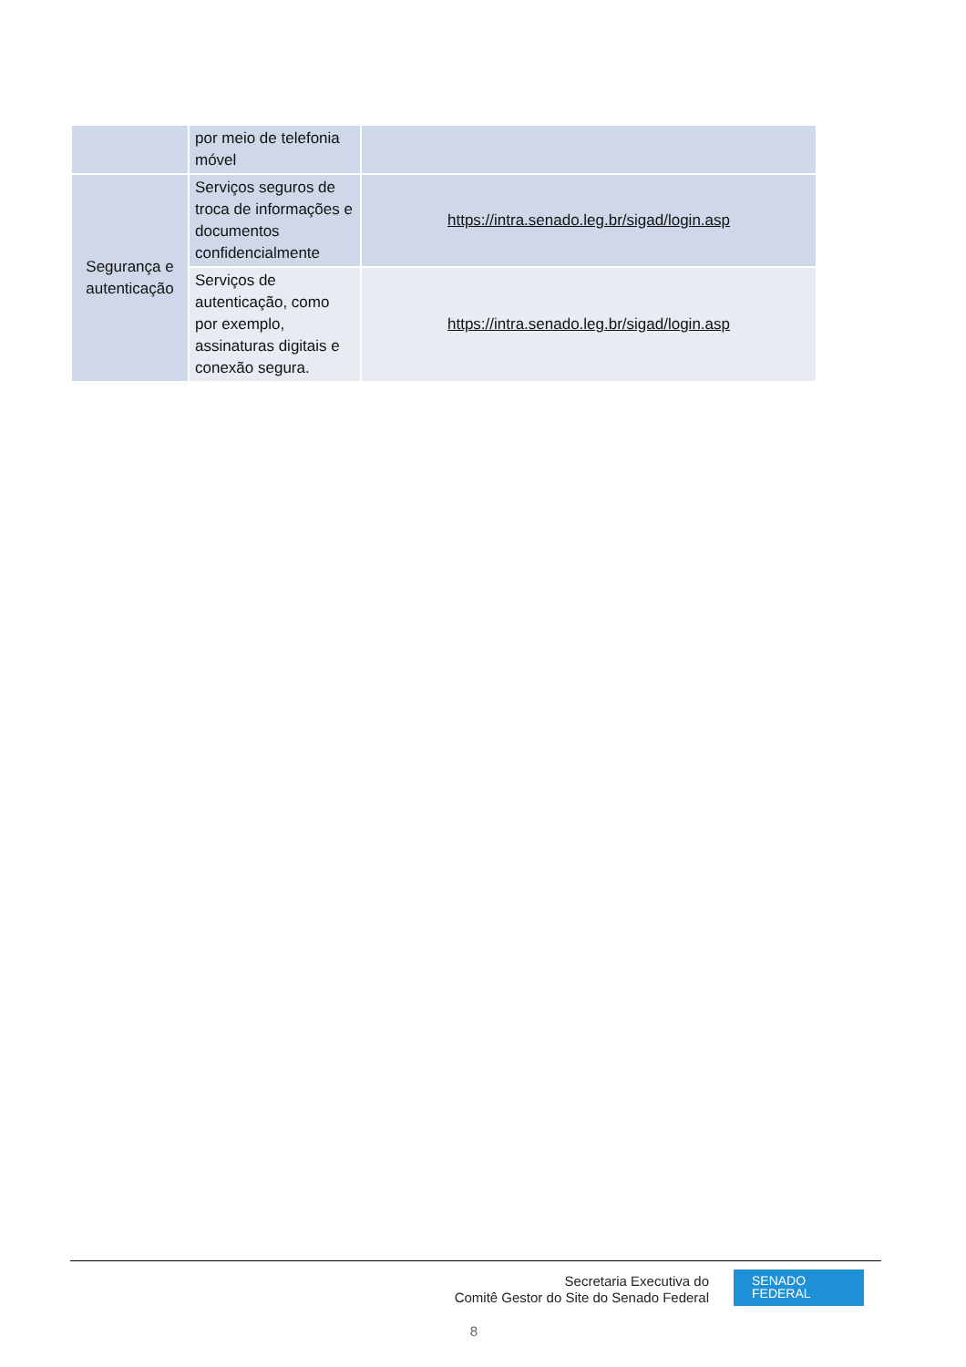| | por meio de telefonia móvel | |
| Segurança e autenticação | Serviços seguros de troca de informações e documentos confidencialmente | https://intra.senado.leg.br/sigad/login.asp |
| | Serviços de autenticação, como por exemplo, assinaturas digitais e conexão segura. | https://intra.senado.leg.br/sigad/login.asp |
Secretaria Executiva do
Comitê Gestor do Site do Senado Federal
SENADO
FEDERAL
8